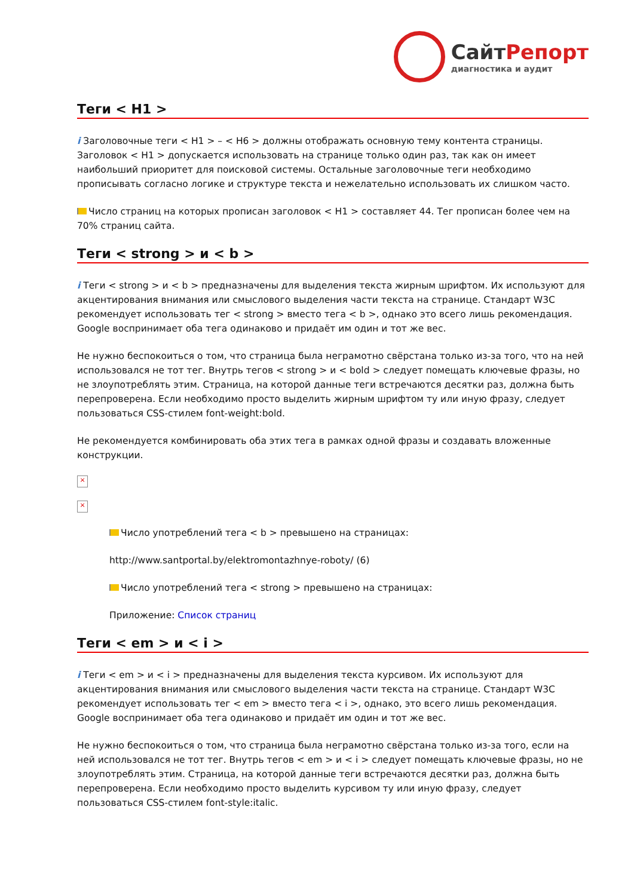СайтРепорт
диагностика и аудит
Теги < H1 >
i Заголовочные теги < H1 > – < H6 > должны отображать основную тему контента страницы. Заголовок < H1 > допускается использовать на странице только один раз, так как он имеет наибольший приоритет для поисковой системы. Остальные заголовочные теги необходимо прописывать согласно логике и структуре текста и нежелательно использовать их слишком часто.
Число страниц на которых прописан заголовок < H1 > составляет 44. Тег прописан более чем на 70% страниц сайта.
Теги < strong > и < b >
i Теги < strong > и < b > предназначены для выделения текста жирным шрифтом. Их используют для акцентирования внимания или смыслового выделения части текста на странице. Стандарт W3C рекомендует использовать тег < strong > вместо тега < b >, однако это всего лишь рекомендация. Google воспринимает оба тега одинаково и придаёт им один и тот же вес.
Не нужно беспокоиться о том, что страница была неграмотно свёрстана только из-за того, что на ней использовался не тот тег. Внутрь тегов < strong > и < bold > следует помещать ключевые фразы, но не злоупотреблять этим. Страница, на которой данные теги встречаются десятки раз, должна быть перепроверена. Если необходимо просто выделить жирным шрифтом ту или иную фразу, следует пользоваться CSS-стилем font-weight:bold.
Не рекомендуется комбинировать оба этих тега в рамках одной фразы и создавать вложенные конструкции.
×
×
Число употреблений тега < b > превышено на страницах:
http://www.santportal.by/elektromontazhnye-roboty/ (6)
Число употреблений тега < strong > превышено на страницах:
Приложение: Список страниц
Теги < em > и < i >
i Теги < em > и < i > предназначены для выделения текста курсивом. Их используют для акцентирования внимания или смыслового выделения части текста на странице. Стандарт W3C рекомендует использовать тег < em > вместо тега < i >, однако, это всего лишь рекомендация. Google воспринимает оба тега одинаково и придаёт им один и тот же вес.
Не нужно беспокоиться о том, что страница была неграмотно свёрстана только из-за того, если на ней использовался не тот тег. Внутрь тегов < em > и < i > следует помещать ключевые фразы, но не злоупотреблять этим. Страница, на которой данные теги встречаются десятки раз, должна быть перепроверена. Если необходимо просто выделить курсивом ту или иную фразу, следует пользоваться CSS-стилем font-style:italic.